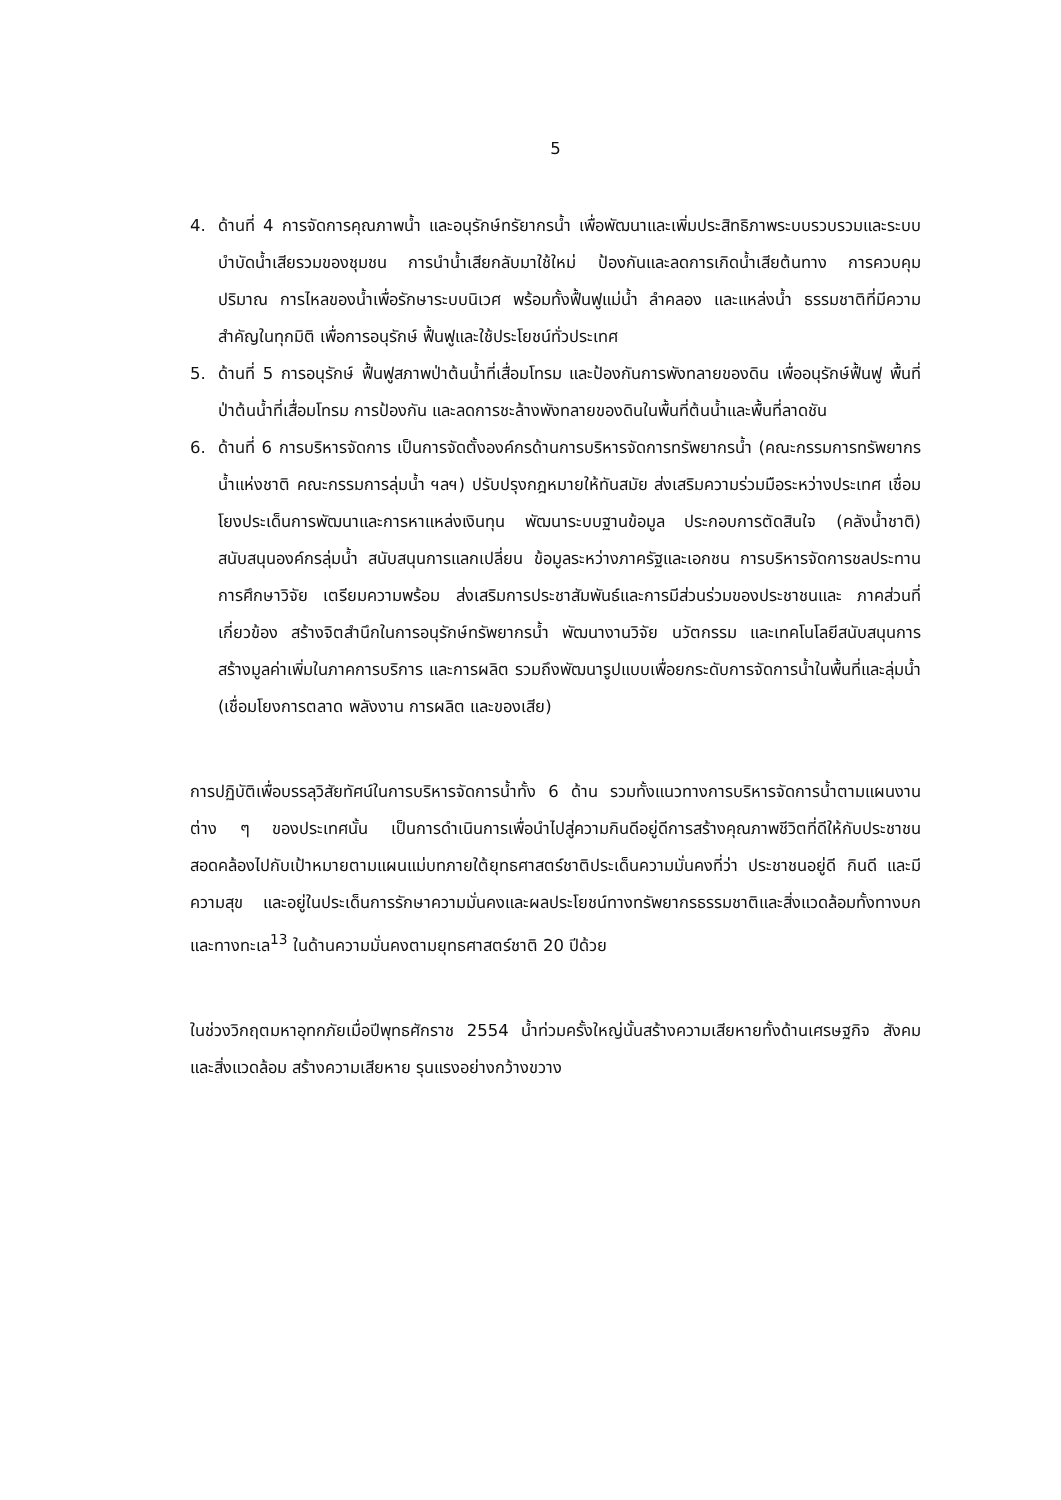5
4. ด้านที่ 4 การจัดการคุณภาพน้ำ และอนุรักษ์ทรัยากรน้ำ เพื่อพัฒนาและเพิ่มประสิทธิภาพระบบรวบรวมและระบบบำบัดน้ำเสียรวมของชุมชน การนำน้ำเสียกลับมาใช้ใหม่ ป้องกันและลดการเกิดน้ำเสียต้นทาง การควบคุมปริมาณ การไหลของน้ำเพื่อรักษาระบบนิเวศ พร้อมทั้งฟื้นฟูแม่น้ำ ลำคลอง และแหล่งน้ำ ธรรมชาติที่มีความสำคัญในทุกมิติ เพื่อการอนุรักษ์ ฟื้นฟูและใช้ประโยชน์ทั่วประเทศ
5. ด้านที่ 5 การอนุรักษ์ ฟื้นฟูสภาพป่าต้นน้ำที่เสื่อมโทรม และป้องกันการพังทลายของดิน เพื่ออนุรักษ์ฟื้นฟู พื้นที่ป่าต้นน้ำที่เสื่อมโทรม การป้องกัน และลดการชะล้างพังทลายของดินในพื้นที่ต้นน้ำและพื้นที่ลาดชัน
6. ด้านที่ 6 การบริหารจัดการ เป็นการจัดตั้งองค์กรด้านการบริหารจัดการทรัพยากรน้ำ (คณะกรรมการทรัพยากรน้ำแห่งชาติ คณะกรรมการลุ่มน้ำ ฯลฯ) ปรับปรุงกฎหมายให้ทันสมัย ส่งเสริมความร่วมมือระหว่างประเทศ เชื่อมโยงประเด็นการพัฒนาและการหาแหล่งเงินทุน พัฒนาระบบฐานข้อมูล ประกอบการตัดสินใจ (คลังน้ำชาติ) สนับสนุนองค์กรลุ่มน้ำ สนับสนุนการแลกเปลี่ยน ข้อมูลระหว่างภาครัฐและเอกชน การบริหารจัดการชลประทาน การศึกษาวิจัย เตรียมความพร้อม ส่งเสริมการประชาสัมพันธ์และการมีส่วนร่วมของประชาชนและ ภาคส่วนที่เกี่ยวข้อง สร้างจิตสำนึกในการอนุรักษ์ทรัพยากรน้ำ พัฒนางานวิจัย นวัตกรรม และเทคโนโลยีสนับสนุนการสร้างมูลค่าเพิ่มในภาคการบริการ และการผลิต รวมถึงพัฒนารูปแบบเพื่อยกระดับการจัดการน้ำในพื้นที่และลุ่มน้ำ (เชื่อมโยงการตลาด พลังงาน การผลิต และของเสีย)
การปฏิบัติเพื่อบรรลุวิสัยทัศน์ในการบริหารจัดการน้ำทั้ง 6 ด้าน รวมทั้งแนวทางการบริหารจัดการน้ำตามแผนงานต่าง ๆ ของประเทศนั้น เป็นการดำเนินการเพื่อนำไปสู่ความกินดีอยู่ดีการสร้างคุณภาพชีวิตที่ดีให้กับประชาชนสอดคล้องไปกับเป้าหมายตามแผนแม่บทภายใต้ยุทธศาสตร์ชาติประเด็นความมั่นคงที่ว่า ประชาชนอยู่ดี กินดี และมีความสุข และอยู่ในประเด็นการรักษาความมั่นคงและผลประโยชน์ทางทรัพยากรธรรมชาติและสิ่งแวดล้อมทั้งทางบกและทางทะเล<sup>13</sup> ในด้านความมั่นคงตามยุทธศาสตร์ชาติ 20 ปีด้วย
ในช่วงวิกฤตมหาอุทกภัยเมื่อปีพุทธศักราช 2554 น้ำท่วมครั้งใหญ่นั้นสร้างความเสียหายทั้งด้านเศรษฐกิจ สังคม และสิ่งแวดล้อม สร้างความเสียหาย รุนแรงอย่างกว้างขวาง